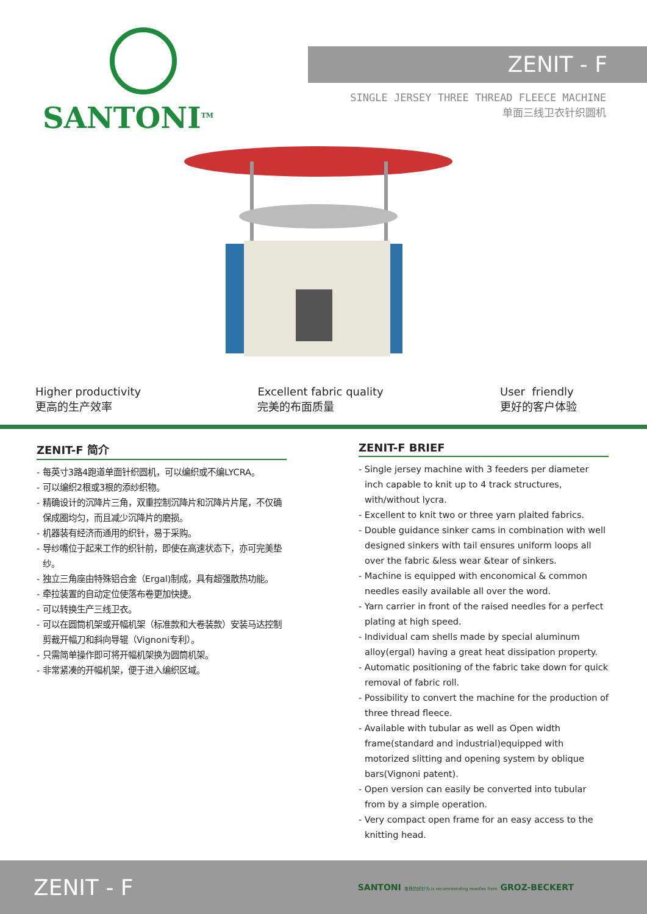SANTONI<sup>TM</sup>
ZENIT - F
SINGLE JERSEY THREE THREAD FLEECE MACHINE
单面三线卫衣针织圆机
Higher productivity
更高的生产效率
Excellent fabric quality
完美的布面质量
User friendly
更好的客户体验
ZENIT-F 简介
- 每英寸3路4跑道单面针织圆机，可以编织或不编LYCRA。
- 可以编织2根或3根的添纱织物。
- 精确设计的沉降片三角，双重控制沉降片和沉降片片尾，不仅确保成圈均匀，而且减少沉降片的磨损。
- 机器装有经济而通用的织针，易于采购。
- 导纱嘴位于起来工作的织针前，即使在高速状态下，亦可完美垫纱。
- 独立三角座由特殊铝合金（Ergal)制成，具有超强散热功能。
- 牵拉装置的自动定位使落布卷更加快捷。
- 可以转换生产三线卫衣。
- 可以在圆筒机架或开幅机架（标准款和大卷装款）安装马达控制剪裁开幅刀和斜向导辊（Vignoni专利）。
- 只需简单操作即可将开幅机架换为圆筒机架。
- 非常紧凑的开幅机架，便于进入编织区域。
ZENIT-F BRIEF
- Single jersey machine with 3 feeders per diameter inch capable to knit up to 4 track structures, with/without lycra.
- Excellent to knit two or three yarn plaited fabrics.
- Double guidance sinker cams in combination with well designed sinkers with tail ensures uniform loops all over the fabric &less wear &tear of sinkers.
- Machine is equipped with enconomical & common needles easily available all over the word.
- Yarn carrier in front of the raised needles for a perfect plating at high speed.
- Individual cam shells made by special aluminum alloy(ergal) having a great heat dissipation property.
- Automatic positioning of the fabric take down for quick removal of fabric roll.
- Possibility to convert the machine for the production of three thread fleece.
- Available with tubular as well as Open width frame(standard and industrial)equipped with motorized slitting and opening system by oblique bars(Vignoni patent).
- Open version can easily be converted into tubular from by a simple operation.
- Very compact open frame for an easy access to the knitting head.
ZENIT - F
SANTONI 推荐的织针为 is recommending needles from GROZ-BECKERT